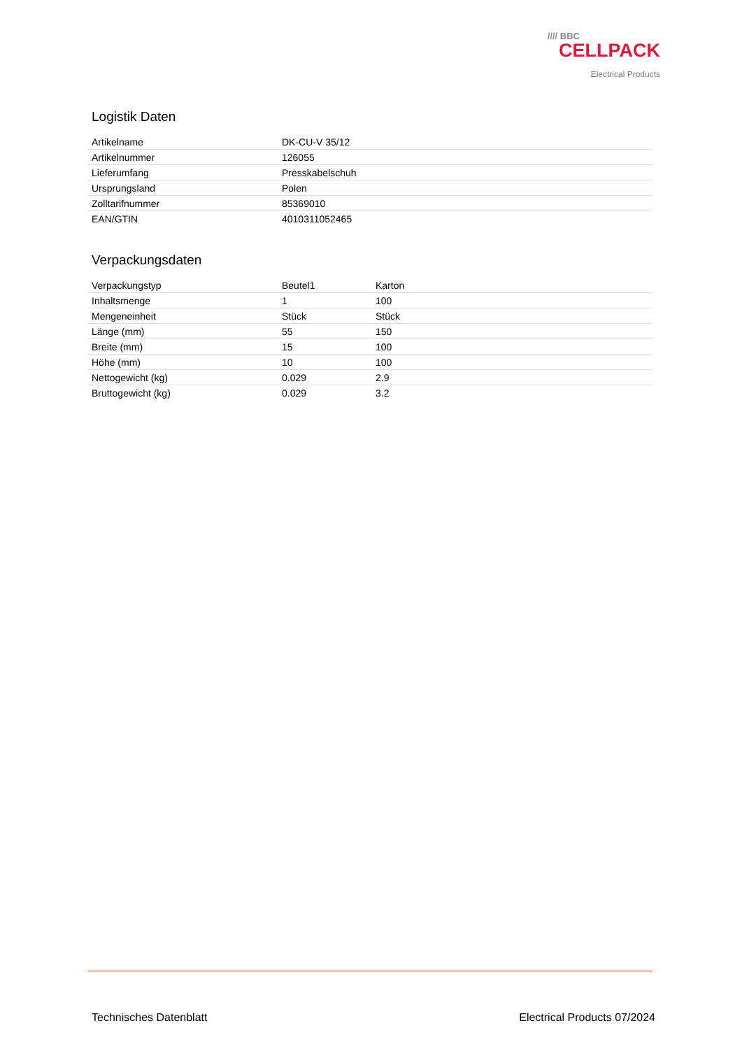//// BBC
CELLPACK
Electrical Products
Logistik Daten
| Artikelname | DK-CU-V 35/12 |
| Artikelnummer | 126055 |
| Lieferumfang | Presskabelschuh |
| Ursprungsland | Polen |
| Zolltarifnummer | 85369010 |
| EAN/GTIN | 4010311052465 |
Verpackungsdaten
| Verpackungstyp | Beutel1 | Karton |
| Inhaltsmenge | 1 | 100 |
| Mengeneinheit | Stück | Stück |
| Länge (mm) | 55 | 150 |
| Breite (mm) | 15 | 100 |
| Höhe (mm) | 10 | 100 |
| Nettogewicht (kg) | 0.029 | 2.9 |
| Bruttogewicht (kg) | 0.029 | 3.2 |
Technisches Datenblatt Electrical Products 07/2024